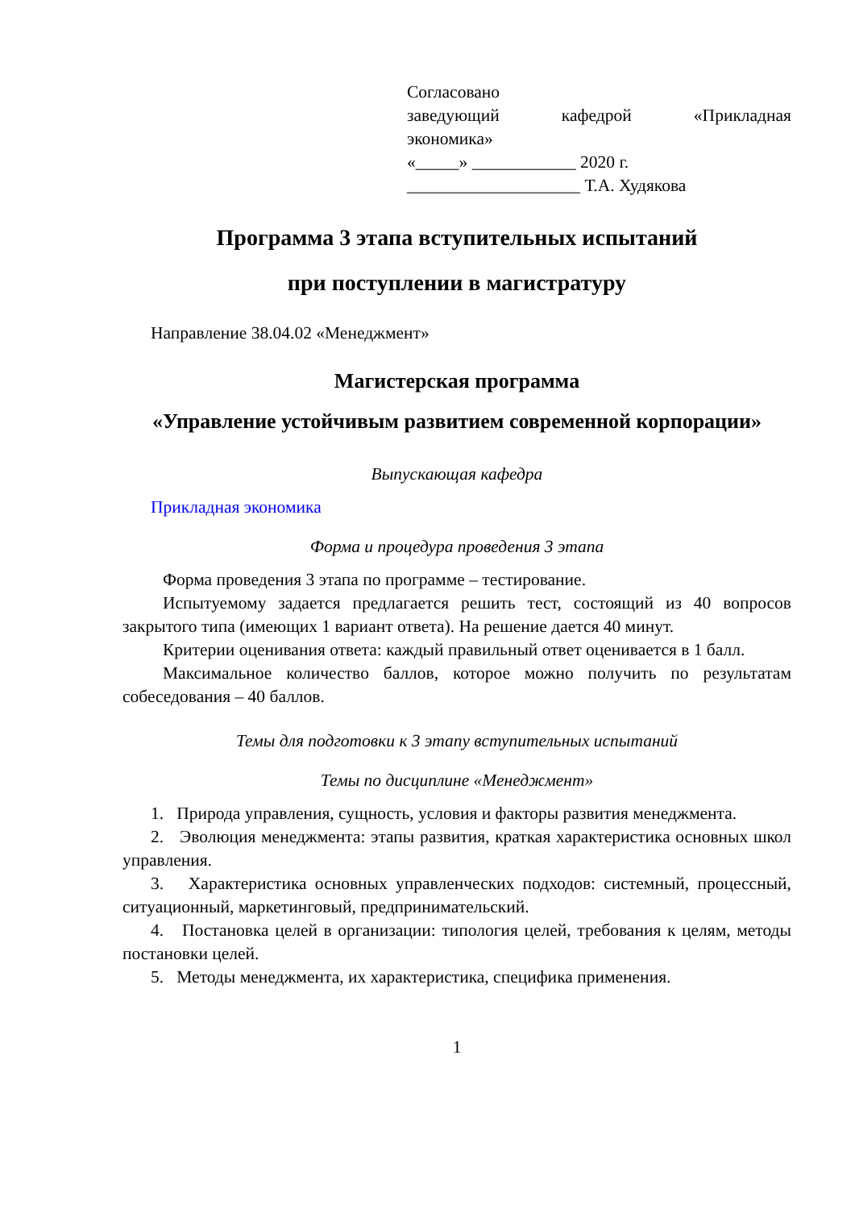Согласовано
заведующий кафедрой «Прикладная экономика»
«_____» ____________ 2020 г.
____________________ Т.А. Худякова
Программа 3 этапа вступительных испытаний
при поступлении в магистратуру
Направление 38.04.02 «Менеджмент»
Магистерская программа
«Управление устойчивым развитием современной корпорации»
Выпускающая кафедра
Прикладная экономика
Форма и процедура проведения 3 этапа
Форма проведения 3 этапа по программе – тестирование.
Испытуемому задается предлагается решить тест, состоящий из 40 вопросов закрытого типа (имеющих 1 вариант ответа). На решение дается 40 минут.
Критерии оценивания ответа: каждый правильный ответ оценивается в 1 балл.
Максимальное количество баллов, которое можно получить по результатам собеседования – 40 баллов.
Темы для подготовки к 3 этапу вступительных испытаний
Темы по дисциплине «Менеджмент»
1. Природа управления, сущность, условия и факторы развития менеджмента.
2. Эволюция менеджмента: этапы развития, краткая характеристика основных школ управления.
3. Характеристика основных управленческих подходов: системный, процессный, ситуационный, маркетинговый, предпринимательский.
4. Постановка целей в организации: типология целей, требования к целям, методы постановки целей.
5. Методы менеджмента, их характеристика, специфика применения.
1